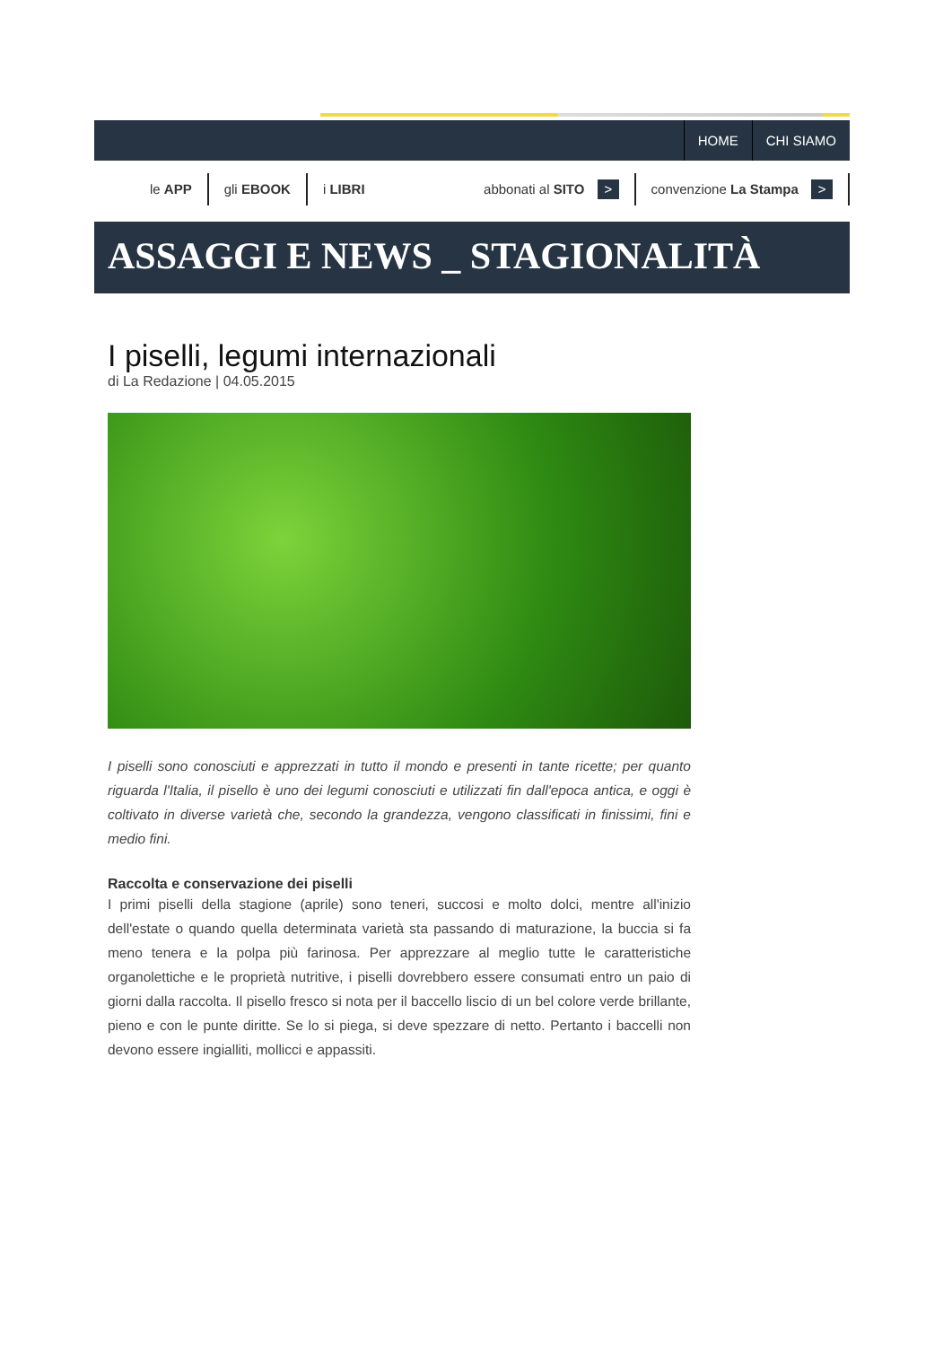HOME CHI SIAMO
le APP gli EBOOK i LIBRI abbonati al SITO > convenzione La Stampa >
ASSAGGI E NEWS _ STAGIONALITÀ
I piselli, legumi internazionali
di La Redazione | 04.05.2015
I piselli sono conosciuti e apprezzati in tutto il mondo e presenti in tante ricette; per quanto riguarda l'Italia, il pisello è uno dei legumi conosciuti e utilizzati fin dall'epoca antica, e oggi è coltivato in diverse varietà che, secondo la grandezza, vengono classificati in finissimi, fini e medio fini.
Raccolta e conservazione dei piselli
I primi piselli della stagione (aprile) sono teneri, succosi e molto dolci, mentre all'inizio dell'estate o quando quella determinata varietà sta passando di maturazione, la buccia si fa meno tenera e la polpa più farinosa. Per apprezzare al meglio tutte le caratteristiche organolettiche e le proprietà nutritive, i piselli dovrebbero essere consumati entro un paio di giorni dalla raccolta. Il pisello fresco si nota per il baccello liscio di un bel colore verde brillante, pieno e con le punte diritte. Se lo si piega, si deve spezzare di netto. Pertanto i baccelli non devono essere ingialliti, mollicci e appassiti.